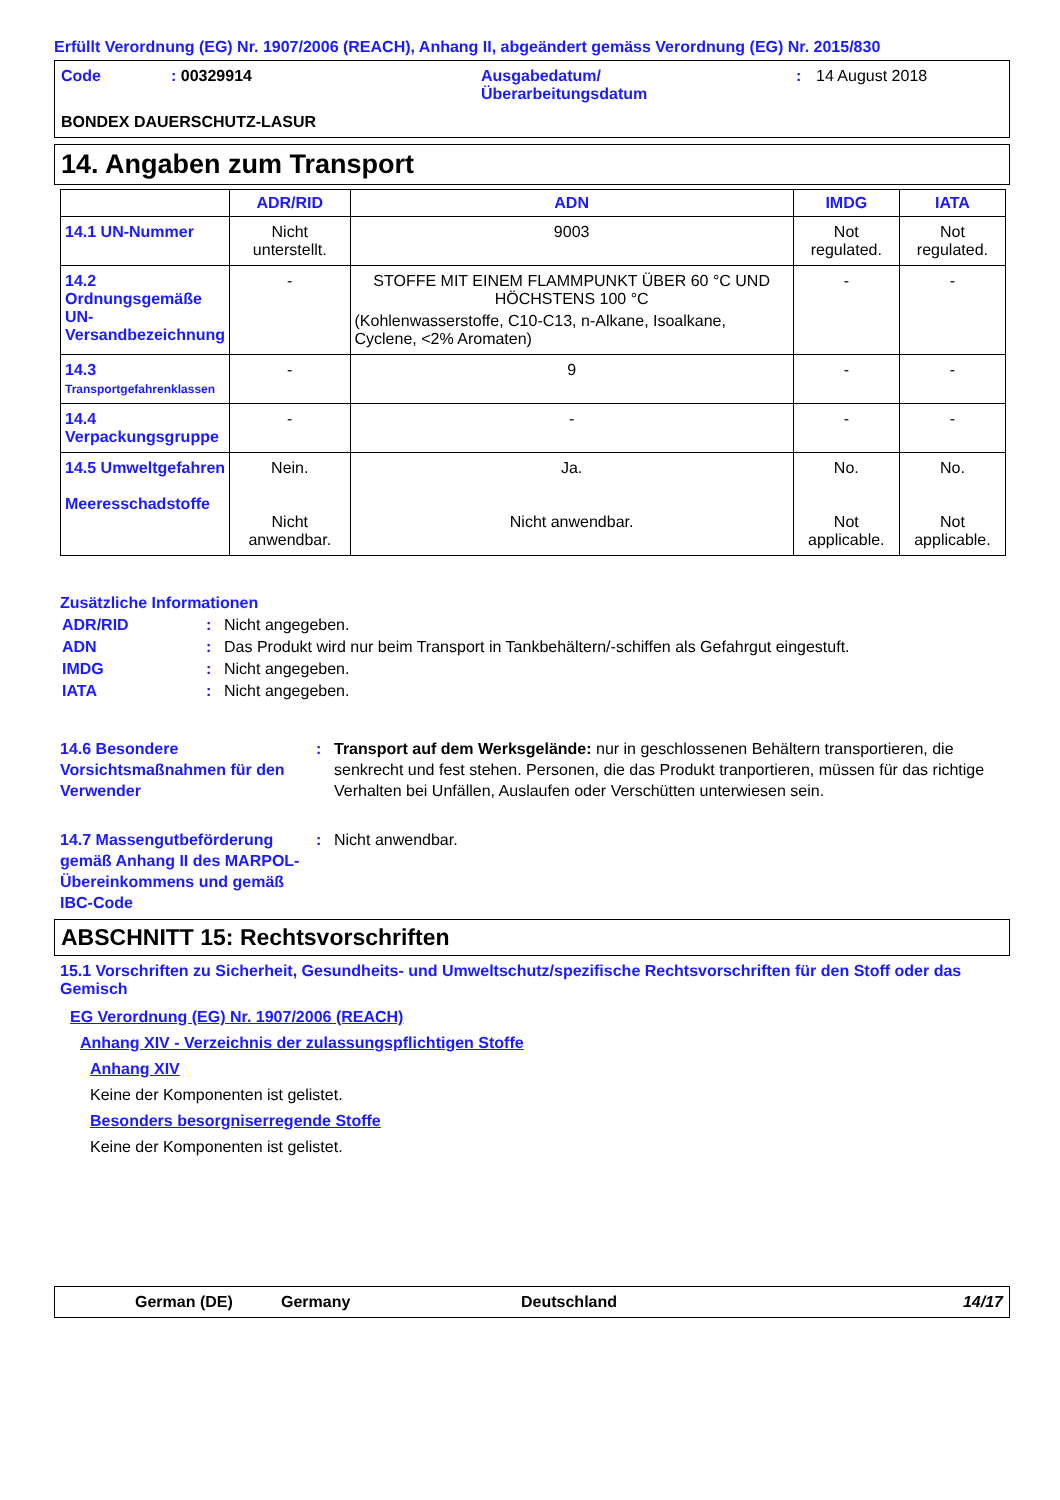Erfüllt Verordnung (EG) Nr. 1907/2006 (REACH), Anhang II, abgeändert gemäss Verordnung (EG) Nr. 2015/830
Code: 00329914 Ausgabedatum/
Überarbeitungsdatum: 14 August 2018 BONDEX DAUERSCHUTZ-LASUR
14. Angaben zum Transport
| | ADR/RID | ADN | IMDG | IATA |
| --- | --- | --- | --- | --- |
| 14.1 UN-Nummer | Nicht unterstellt. | 9003 | Not regulated. | Not regulated. |
| 14.2 Ordnungsgemäße UN-Versandbezeichnung | - | STOFFE MIT EINEM FLAMMPUNKT ÜBER 60 °C UND HÖCHSTENS 100 °C (Kohlenwasserstoffe, C10-C13, n-Alkane, Isoalkane, Cyclene, <2% Aromaten) | - | - |
| 14.3 Transportgefahrenklassen | - | 9 | - | - |
| 14.4 Verpackungsgruppe | - | - | - | - |
| 14.5 Umweltgefahren Meeresschadstoffe | Nein. Nicht anwendbar. | Ja. Nicht anwendbar. | No. Not applicable. | No. Not applicable. |
Zusätzliche Informationen
ADR/RID: Nicht angegeben.
ADN: Das Produkt wird nur beim Transport in Tankbehältern/-schiffen als Gefahrgut eingestuft.
IMDG: Nicht angegeben.
IATA: Nicht angegeben.
14.6 Besondere Vorsichtsmaßnahmen für den Verwender: Transport auf dem Werksgelände: nur in geschlossenen Behältern transportieren, die senkrecht und fest stehen. Personen, die das Produkt tranportieren, müssen für das richtige Verhalten bei Unfällen, Auslaufen oder Verschütten unterwiesen sein.
14.7 Massengutbeförderung gemäß Anhang II des MARPOL-Übereinkommens und gemäß IBC-Code: Nicht anwendbar.
ABSCHNITT 15: Rechtsvorschriften
15.1 Vorschriften zu Sicherheit, Gesundheits- und Umweltschutz/spezifische Rechtsvorschriften für den Stoff oder das Gemisch
EG Verordnung (EG) Nr. 1907/2006 (REACH)
Anhang XIV - Verzeichnis der zulassungspflichtigen Stoffe
Anhang XIV
Keine der Komponenten ist gelistet.
Besonders besorgniserregende Stoffe
Keine der Komponenten ist gelistet.
German (DE) Germany Deutschland 14/17